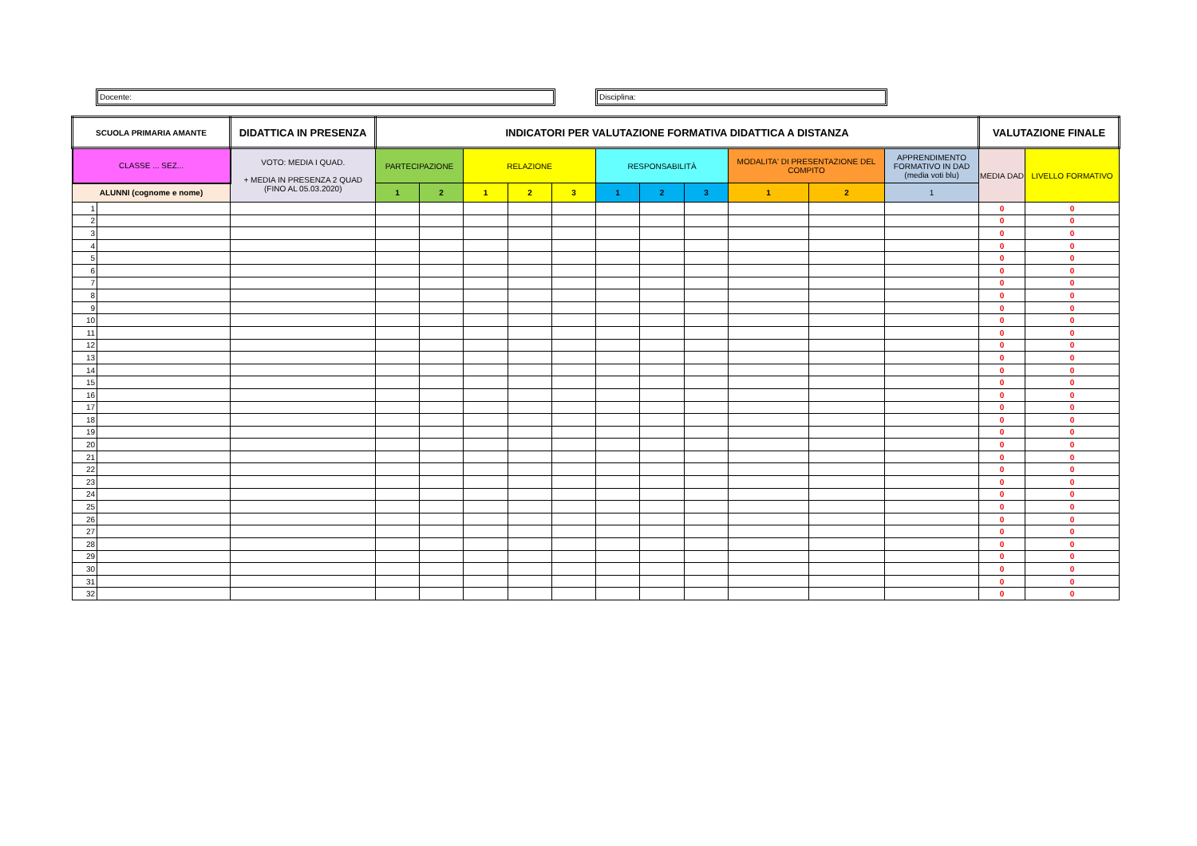Docente: Disciplina:
| SCUOLA PRIMARIA AMANTE | | DIDATTICA IN PRESENZA | INDICATORI PER VALUTAZIONE FORMATIVA DIDATTICA A DISTANZA | | | | | | | | | | | VALUTAZIONE FINALE | |
| --- | --- | --- | --- | --- | --- | --- | --- | --- | --- | --- | --- | --- | --- | --- | --- |
| CLASSE ... SEZ... | | VOTO: MEDIA I QUAD. + MEDIA IN PRESENZA 2 QUAD (FINO AL 05.03.2020) | PARTECIPAZIONE | | RELAZIONE | | | RESPONSABILITÀ | | | MODALITA' DI PRESENTAZIONE DEL COMPITO | | APPRENDIMENTO FORMATIVO IN DAD (media voti blu) | MEDIA DAD | LIVELLO FORMATIVO |
| ALUNNI (cognome e nome) | | | 1 | 2 | 1 | 2 | 3 | 1 | 2 | 3 | 1 | 2 | 1 | | |
| 1 | | | | | | | | | | | | | | 0 | 0 |
| 2 | | | | | | | | | | | | | | 0 | 0 |
| 3 | | | | | | | | | | | | | | 0 | 0 |
| 4 | | | | | | | | | | | | | | 0 | 0 |
| 5 | | | | | | | | | | | | | | 0 | 0 |
| 6 | | | | | | | | | | | | | | 0 | 0 |
| 7 | | | | | | | | | | | | | | 0 | 0 |
| 8 | | | | | | | | | | | | | | 0 | 0 |
| 9 | | | | | | | | | | | | | | 0 | 0 |
| 10 | | | | | | | | | | | | | | 0 | 0 |
| 11 | | | | | | | | | | | | | | 0 | 0 |
| 12 | | | | | | | | | | | | | | 0 | 0 |
| 13 | | | | | | | | | | | | | | 0 | 0 |
| 14 | | | | | | | | | | | | | | 0 | 0 |
| 15 | | | | | | | | | | | | | | 0 | 0 |
| 16 | | | | | | | | | | | | | | 0 | 0 |
| 17 | | | | | | | | | | | | | | 0 | 0 |
| 18 | | | | | | | | | | | | | | 0 | 0 |
| 19 | | | | | | | | | | | | | | 0 | 0 |
| 20 | | | | | | | | | | | | | | 0 | 0 |
| 21 | | | | | | | | | | | | | | 0 | 0 |
| 22 | | | | | | | | | | | | | | 0 | 0 |
| 23 | | | | | | | | | | | | | | 0 | 0 |
| 24 | | | | | | | | | | | | | | 0 | 0 |
| 25 | | | | | | | | | | | | | | 0 | 0 |
| 26 | | | | | | | | | | | | | | 0 | 0 |
| 27 | | | | | | | | | | | | | | 0 | 0 |
| 28 | | | | | | | | | | | | | | 0 | 0 |
| 29 | | | | | | | | | | | | | | 0 | 0 |
| 30 | | | | | | | | | | | | | | 0 | 0 |
| 31 | | | | | | | | | | | | | | 0 | 0 |
| 32 | | | | | | | | | | | | | | 0 | 0 |